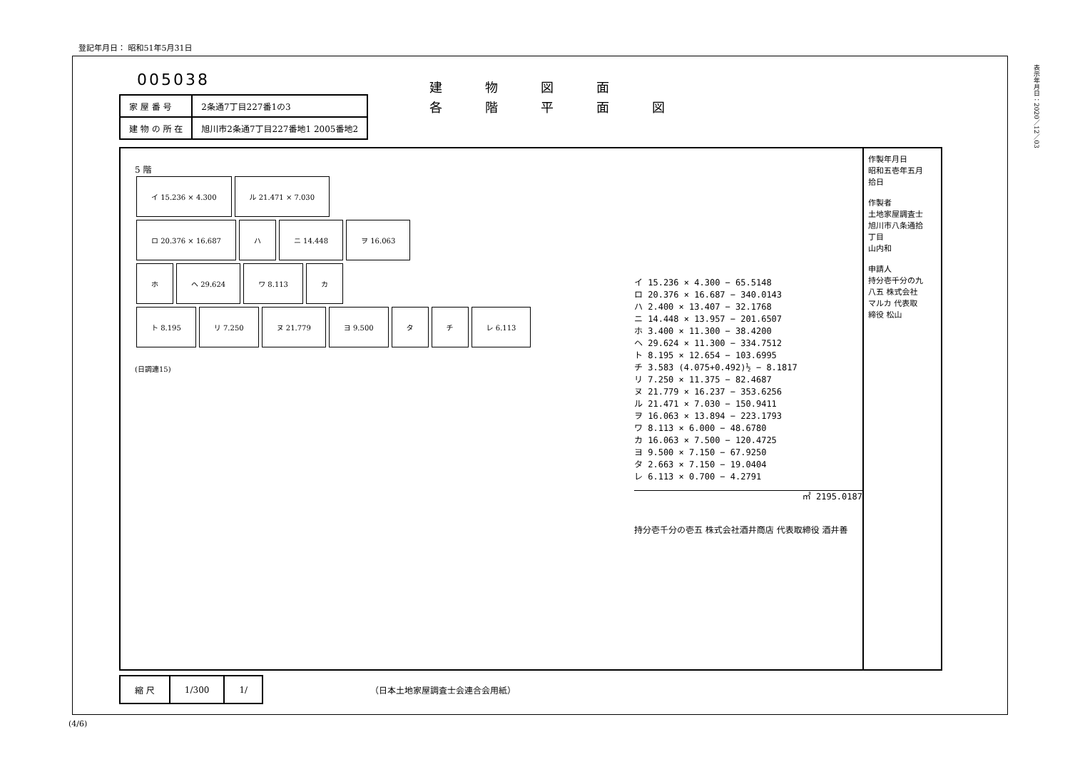登記年月日： 昭和51年5月31日
表示年月日：2020／12／03
005038
建物図面
各階平面図
| 家 屋 番 号 | 2条通7丁目227番1の3 |
| 建 物 の 所 在 | 旭川市2条通7丁目227番地1 2005番地2 |
5 階
イ 15.236 × 4.300 ル 21.471 × 7.030
ロ 20.376 × 16.687 ハ ニ 14.448 ヲ 16.063
ホ ヘ 29.624 ワ 8.113 カ
ト 8.195 リ 7.250 ヌ 21.779 ヨ 9.500 タ チ レ 6.113
(日調連15)
イ 15.236 × 4.300 − 65.5148
ロ 20.376 × 16.687 − 340.0143
ハ 2.400 × 13.407 − 32.1768
ニ 14.448 × 13.957 − 201.6507
ホ 3.400 × 11.300 − 38.4200
ヘ 29.624 × 11.300 − 334.7512
ト 8.195 × 12.654 − 103.6995
チ 3.583 (4.075+0.492)½ − 8.1817
リ 7.250 × 11.375 − 82.4687
ヌ 21.779 × 16.237 − 353.6256
ル 21.471 × 7.030 − 150.9411
ヲ 16.063 × 13.894 − 223.1793
ワ 8.113 × 6.000 − 48.6780
カ 16.063 × 7.500 − 120.4725
ヨ 9.500 × 7.150 − 67.9250
タ 2.663 × 7.150 − 19.0404
レ 6.113 × 0.700 − 4.2791
㎡ 2195.0187
持分壱千分の壱五 株式会社酒井商店 代表取締役 酒井善
作製年月日
昭和五壱年五月拾日
作製者
土地家屋調査士
旭川市八条通拾丁目
山内和
申請人
持分壱千分の九八五 株式会社マルカ 代表取締役 松山
| 縮 尺 | 1/300 | 1/ |
（日本土地家屋調査士会連合会用紙）
(4/6)